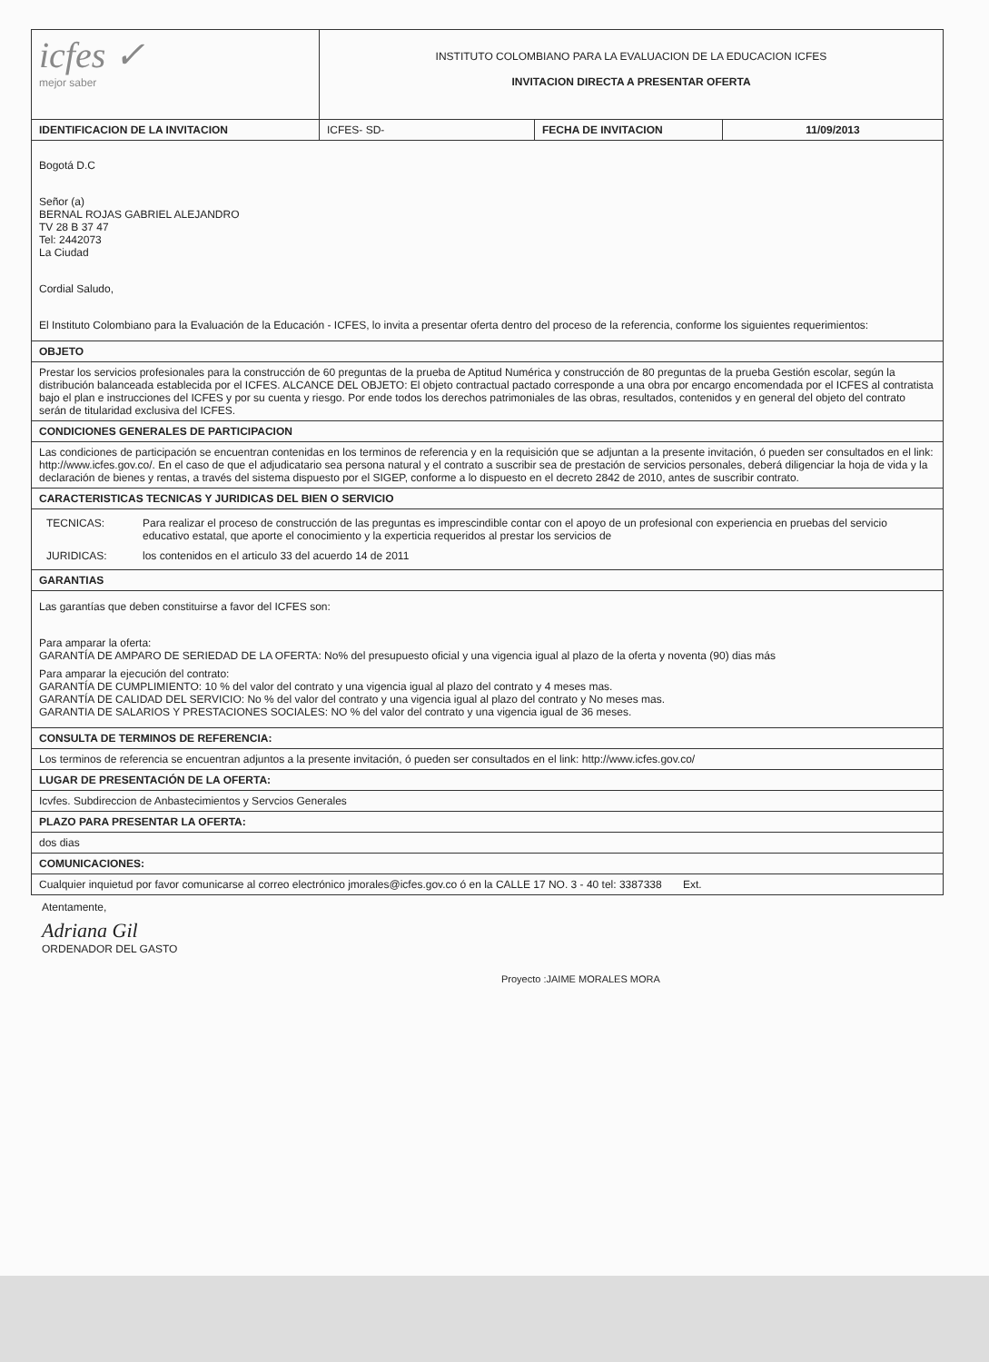| icfes ✓ mejor saber | INSTITUTO COLOMBIANO PARA LA EVALUACION DE LA EDUCACION ICFES INVITACION DIRECTA A PRESENTAR OFERTA | | |
| IDENTIFICACION DE LA INVITACION | ICFES- SD- | FECHA DE INVITACION | 11/09/2013 |
| Bogotá D.C Señor (a) BERNAL ROJAS GABRIEL ALEJANDRO TV 28 B 37 47 Tel: 2442073 La Ciudad Cordial Saludo, El Instituto Colombiano para la Evaluación de la Educación - ICFES, lo invita a presentar oferta dentro del proceso de la referencia, conforme los siguientes requerimientos: | | | |
| OBJETO | | | |
| Prestar los servicios profesionales para la construcción de 60 preguntas de la prueba de Aptitud Numérica y construcción de 80 preguntas de la prueba Gestión escolar, según la distribución balanceada establecida por el ICFES. ALCANCE DEL OBJETO: El objeto contractual pactado corresponde a una obra por encargo encomendada por el ICFES al contratista bajo el plan e instrucciones del ICFES y por su cuenta y riesgo. Por ende todos los derechos patrimoniales de las obras, resultados, contenidos y en general del objeto del contrato serán de titularidad exclusiva del ICFES. | | | |
| CONDICIONES GENERALES DE PARTICIPACION | | | |
| Las condiciones de participación se encuentran contenidas en los terminos de referencia y en la requisición que se adjuntan a la presente invitación, ó pueden ser consultados en el link: http://www.icfes.gov.co/. En el caso de que el adjudicatario sea persona natural y el contrato a suscribir sea de prestación de servicios personales, deberá diligenciar la hoja de vida y la declaración de bienes y rentas, a través del sistema dispuesto por el SIGEP, conforme a lo dispuesto en el decreto 2842 de 2010, antes de suscribir contrato. | | | |
| CARACTERISTICAS TECNICAS Y JURIDICAS DEL BIEN O SERVICIO | | | |
| / TECNICAS: / Para realizar el proceso de construcción de las preguntas es imprescindible contar con el apoyo de un profesional con experiencia en pruebas del servicio educativo estatal, que aporte el conocimiento y la experticia requeridos al prestar los servicios de / / JURIDICAS: / los contenidos en el articulo 33 del acuerdo 14 de 2011 / | | | |
| GARANTIAS | | | |
| Las garantías que deben constituirse a favor del ICFES son: Para amparar la oferta: GARANTÍA DE AMPARO DE SERIEDAD DE LA OFERTA: No% del presupuesto oficial y una vigencia igual al plazo de la oferta y noventa (90) dias más Para amparar la ejecución del contrato: GARANTÍA DE CUMPLIMIENTO: 10 % del valor del contrato y una vigencia igual al plazo del contrato y 4 meses mas. GARANTÍA DE CALIDAD DEL SERVICIO: No % del valor del contrato y una vigencia igual al plazo del contrato y No meses mas. GARANTIA DE SALARIOS Y PRESTACIONES SOCIALES: NO % del valor del contrato y una vigencia igual de 36 meses. | | | |
| CONSULTA DE TERMINOS DE REFERENCIA: | | | |
| Los terminos de referencia se encuentran adjuntos a la presente invitación, ó pueden ser consultados en el link: http://www.icfes.gov.co/ | | | |
| LUGAR DE PRESENTACIÓN DE LA OFERTA: | | | |
| Icvfes. Subdireccion de Anbastecimientos y Servcios Generales | | | |
| PLAZO PARA PRESENTAR LA OFERTA: | | | |
| dos dias | | | |
| COMUNICACIONES: | | | |
| Cualquier inquietud por favor comunicarse al correo electrónico jmorales@icfes.gov.co ó en la CALLE 17 NO. 3 - 40 tel: 3387338 Ext. | | | |
Atentamente,
Adriana Gil
ORDENADOR DEL GASTO
Proyecto :JAIME MORALES MORA